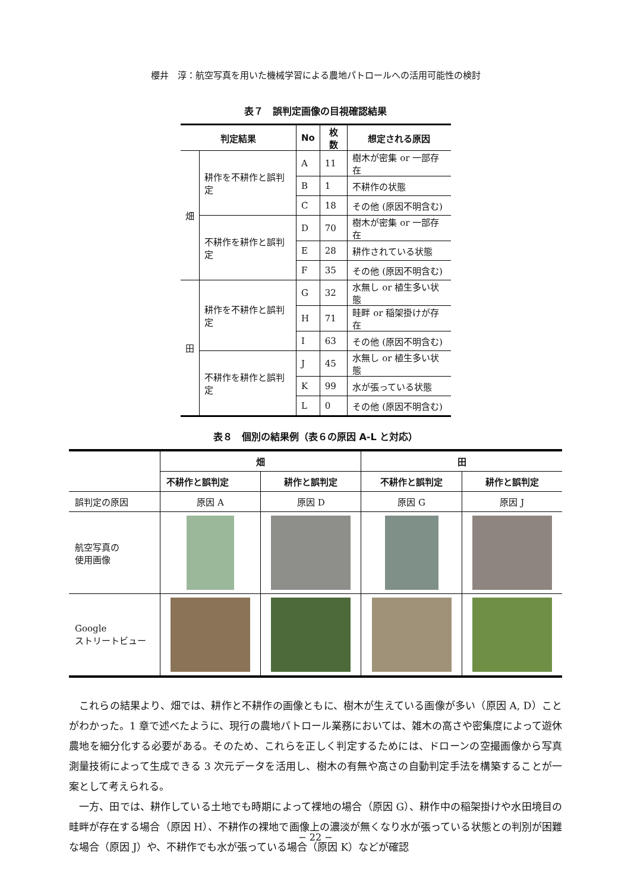櫻井　淳：航空写真を用いた機械学習による農地パトロールへの活用可能性の検討
表７　誤判定画像の目視確認結果
| 判定結果 | | No | 枚数 | 想定される原因 |
| --- | --- | --- | --- | --- |
| 畑 | 耕作を不耕作と誤判定 | A | 11 | 樹木が密集 or 一部存在 |
| | | B | 1 | 不耕作の状態 |
| | | C | 18 | その他 (原因不明含む) |
| | 不耕作を耕作と誤判定 | D | 70 | 樹木が密集 or 一部存在 |
| | | E | 28 | 耕作されている状態 |
| | | F | 35 | その他 (原因不明含む) |
| 田 | 耕作を不耕作と誤判定 | G | 32 | 水無し or 植生多い状態 |
| | | H | 71 | 畦畔 or 稲架掛けが存在 |
| | | I | 63 | その他 (原因不明含む) |
| | 不耕作を耕作と誤判定 | J | 45 | 水無し or 植生多い状態 |
| | | K | 99 | 水が張っている状態 |
| | | L | 0 | その他 (原因不明含む) |
表８　個別の結果例（表６の原因 A-L と対応）
| | 畑 | | 田 | |
| --- | --- | --- | --- | --- |
| | 不耕作と誤判定 | 耕作と誤判定 | 不耕作と誤判定 | 耕作と誤判定 |
| 誤判定の原因 | 原因 A | 原因 D | 原因 G | 原因 J |
| 航空写真の 使用画像 | | | | |
| Google ストリートビュー | | | | |
これらの結果より、畑では、耕作と不耕作の画像ともに、樹木が生えている画像が多い（原因 A, D）ことがわかった。1 章で述べたように、現行の農地パトロール業務においては、雑木の高さや密集度によって遊休農地を細分化する必要がある。そのため、これらを正しく判定するためには、ドローンの空撮画像から写真測量技術によって生成できる 3 次元データを活用し、樹木の有無や高さの自動判定手法を構築することが一案として考えられる。
一方、田では、耕作している土地でも時期によって裸地の場合（原因 G）、耕作中の稲架掛けや水田境目の畦畔が存在する場合（原因 H）、不耕作の裸地で画像上の濃淡が無くなり水が張っている状態との判別が困難な場合（原因 J）や、不耕作でも水が張っている場合（原因 K）などが確認
− 22 −